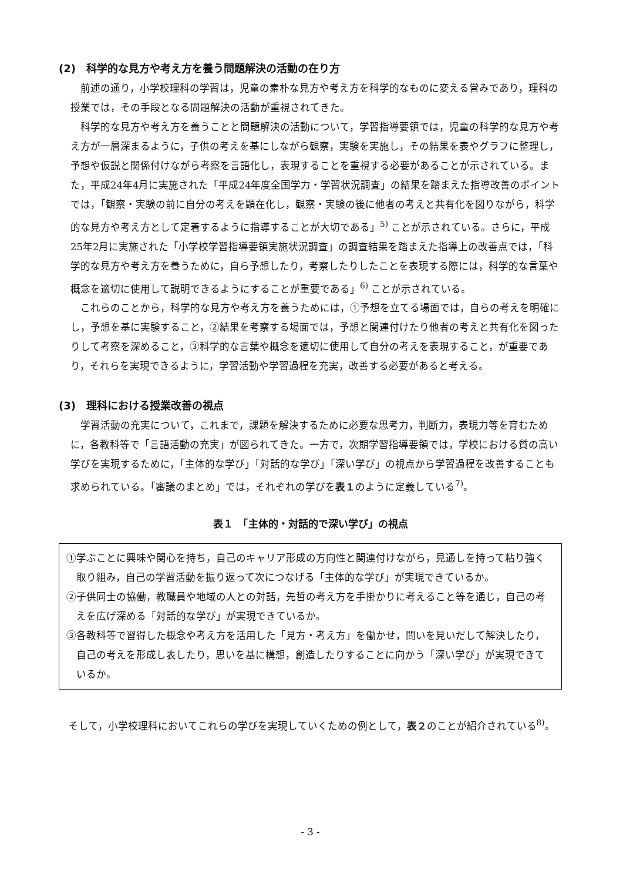(2)　科学的な見方や考え方を養う問題解決の活動の在り方
前述の通り，小学校理科の学習は，児童の素朴な見方や考え方を科学的なものに変える営みであり，理科の授業では，その手段となる問題解決の活動が重視されてきた。
科学的な見方や考え方を養うことと問題解決の活動について，学習指導要領では，児童の科学的な見方や考え方が一層深まるように，子供の考えを基にしながら観察，実験を実施し，その結果を表やグラフに整理し，予想や仮説と関係付けながら考察を言語化し，表現することを重視する必要があることが示されている。また，平成24年4月に実施された「平成24年度全国学力・学習状況調査」の結果を踏まえた指導改善のポイントでは，「観察・実験の前に自分の考えを顕在化し，観察・実験の後に他者の考えと共有化を図りながら，科学的な見方や考え方として定着するように指導することが大切である」<sup>5)</sup> ことが示されている。さらに，平成25年2月に実施された「小学校学習指導要領実施状況調査」の調査結果を踏まえた指導上の改善点では，「科学的な見方や考え方を養うために，自ら予想したり，考察したりしたことを表現する際には，科学的な言葉や概念を適切に使用して説明できるようにすることが重要である」<sup>6)</sup> ことが示されている。
これらのことから，科学的な見方や考え方を養うためには，①予想を立てる場面では，自らの考えを明確にし，予想を基に実験すること，②結果を考察する場面では，予想と関連付けたり他者の考えと共有化を図ったりして考察を深めること，③科学的な言葉や概念を適切に使用して自分の考えを表現すること，が重要であり，それらを実現できるように，学習活動や学習過程を充実，改善する必要があると考える。
(3)　理科における授業改善の視点
学習活動の充実について，これまで，課題を解決するために必要な思考力，判断力，表現力等を育むために，各教科等で「言語活動の充実」が図られてきた。一方で，次期学習指導要領では，学校における質の高い学びを実現するために，「主体的な学び」「対話的な学び」「深い学び」の視点から学習過程を改善することも求められている。「審議のまとめ」では，それぞれの学びを表１のように定義している<sup>7)</sup>。
表１　「主体的・対話的で深い学び」の視点
| ①学ぶことに興味や関心を持ち，自己のキャリア形成の方向性と関連付けながら，見通しを持って粘り強く取り組み，自己の学習活動を振り返って次につなげる「主体的な学び」が実現できているか。 ②子供同士の協働，教職員や地域の人との対話，先哲の考え方を手掛かりに考えること等を通じ，自己の考えを広げ深める「対話的な学び」が実現できているか。 ③各教科等で習得した概念や考え方を活用した「見方・考え方」を働かせ，問いを見いだして解決したり，自己の考えを形成し表したり，思いを基に構想，創造したりすることに向かう「深い学び」が実現できているか。 |
そして，小学校理科においてこれらの学びを実現していくための例として，表２のことが紹介されている<sup>8)</sup>。
- 3 -